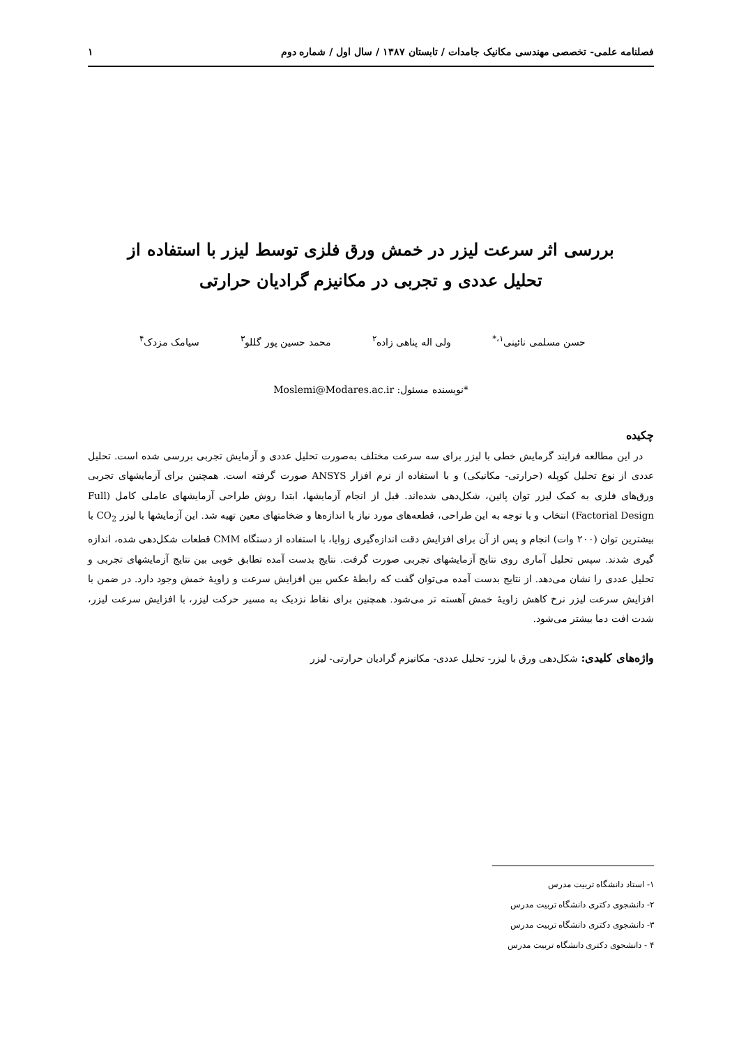فصلنامه علمی- تخصصی مهندسی مکانیک جامدات / تابستان ۱۳۸۷ / سال اول / شماره دوم ۱
بررسی اثر سرعت لیزر در خمش ورق فلزی توسط لیزر با استفاده از
تحلیل عددی و تجربی در مکانیزم گرادیان حرارتی
حسن مسلمی نائینی<sup>۱،*</sup> ولی اله پناهی زاده<sup>۲</sup> محمد حسین پور گللو<sup>۳</sup> سیامک مزدک<sup>۴</sup>
*نویسنده مسئول: Moslemi@Modares.ac.ir
چکیده
در این مطالعه فرایند گرمایش خطی با لیزر برای سه سرعت مختلف به‌صورت تحلیل عددی و آزمایش تجربی بررسی شده است. تحلیل عددی از نوع تحلیل کوپله (حرارتی- مکانیکی) و با استفاده از نرم افزار ANSYS صورت گرفته است. همچنین برای آزمایشهای تجربی ورق‌های فلزی به کمک لیزر توان پائین، شکل‌دهی شده‌اند. قبل از انجام آزمایشها، ابتدا روش طراحی آزمایشهای عاملی کامل (Full Factorial Design) انتخاب و با توجه به این طراحی، قطعه‌های مورد نیاز با اندازه‌ها و ضخامتهای معین تهیه شد. این آزمایشها با لیزر CO<sub>2</sub> با بیشترین توان (۲۰۰ وات) انجام و پس از آن برای افزایش دقت اندازه‌گیری زوایا، با استفاده از دستگاه CMM قطعات شکل‌دهی شده، اندازه گیری شدند. سپس تحلیل آماری روی نتایج آزمایشهای تجربی صورت گرفت. نتایج بدست آمده تطابق خوبی بین نتایج آزمایشهای تجربی و تحلیل عددی را نشان می‌دهد. از نتایج بدست آمده می‌توان گفت که رابطهٔ عکس بین افزایش سرعت و زاویهٔ خمش وجود دارد. در ضمن با افزایش سرعت لیزر نرخ کاهش زاویهٔ خمش آهسته تر می‌شود. همچنین برای نقاط نزدیک به مسیر حرکت لیزر، با افزایش سرعت لیزر، شدت افت دما بیشتر می‌شود.
واژه‌های کلیدی: شکل‌دهی ورق با لیزر- تحلیل عددی- مکانیزم گرادیان حرارتی- لیزر
۱- استاد دانشگاه تربیت مدرس
۲- دانشجوی دکتری دانشگاه تربیت مدرس
۳- دانشجوی دکتری دانشگاه تربیت مدرس
۴ - دانشجوی دکتری دانشگاه تربیت مدرس